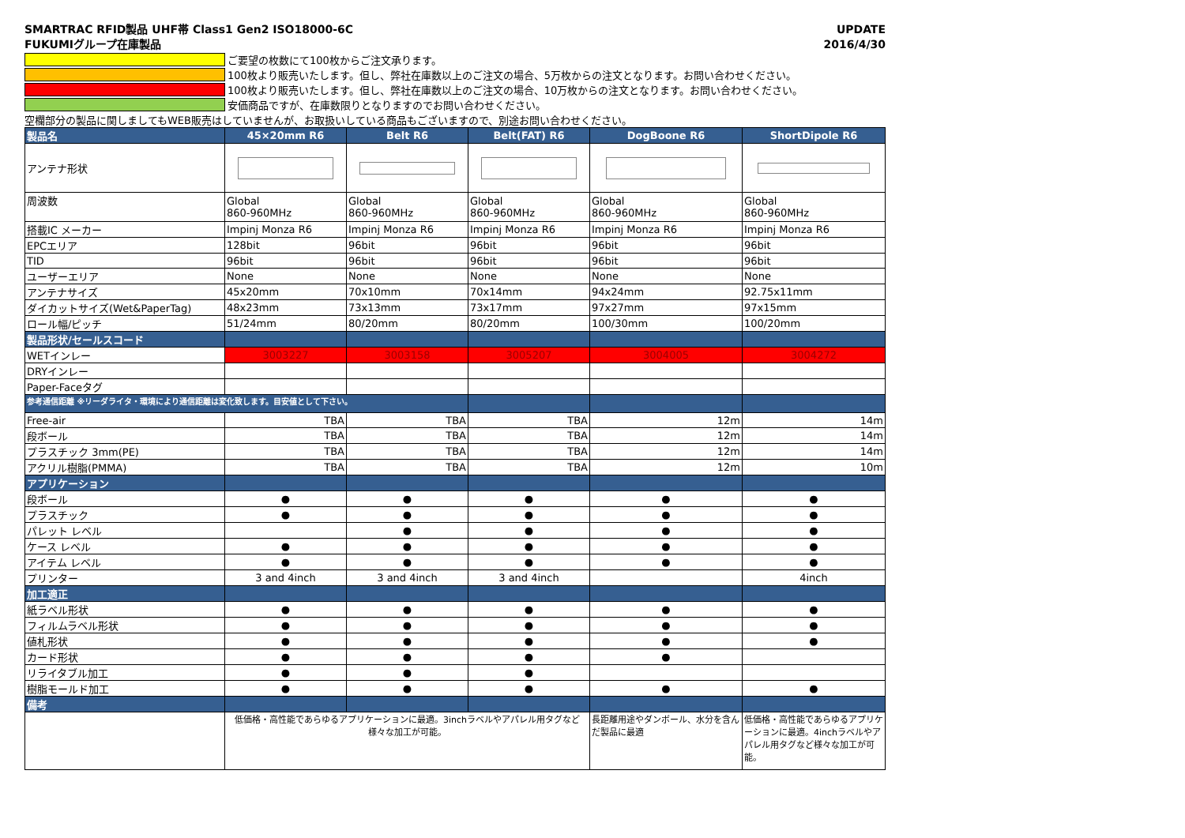SMARTRAC RFID製品 UHF帯 Class1 Gen2 ISO18000-6C
FUKUMIグループ在庫製品 UPDATE
2016/4/30
ご要望の枚数にて100枚からご注文承ります。
100枚より販売いたします。但し、弊社在庫数以上のご注文の場合、5万枚からの注文となります。お問い合わせください。
100枚より販売いたします。但し、弊社在庫数以上のご注文の場合、10万枚からの注文となります。お問い合わせください。
安価商品ですが、在庫数限りとなりますのでお問い合わせください。
空欄部分の製品に関しましてもWEB販売はしていませんが、お取扱いしている商品もございますので、別途お問い合わせください。
| 製品名 | 45×20mm R6 | Belt R6 | Belt(FAT) R6 | DogBoone R6 | ShortDipole R6 |
| --- | --- | --- | --- | --- | --- |
| アンテナ形状 | | | | | |
| 周波数 | Global 860-960MHz | Global 860-960MHz | Global 860-960MHz | Global 860-960MHz | Global 860-960MHz |
| 搭載IC メーカー | Impinj Monza R6 | Impinj Monza R6 | Impinj Monza R6 | Impinj Monza R6 | Impinj Monza R6 |
| EPCエリア | 128bit | 96bit | 96bit | 96bit | 96bit |
| TID | 96bit | 96bit | 96bit | 96bit | 96bit |
| ユーザーエリア | None | None | None | None | None |
| アンテナサイズ | 45x20mm | 70x10mm | 70x14mm | 94x24mm | 92.75x11mm |
| ダイカットサイズ(Wet&PaperTag) | 48x23mm | 73x13mm | 73x17mm | 97x27mm | 97x15mm |
| ロール幅/ピッチ | 51/24mm | 80/20mm | 80/20mm | 100/30mm | 100/20mm |
| 製品形状/セールスコード | | | | | |
| WETインレー | 3003227 | 3003158 | 3005207 | 3004005 | 3004272 |
| DRYインレー | | | | | |
| Paper-Faceタグ | | | | | |
| 参考通信距離 ※リーダライタ・環境により通信距離は変化致します。目安値として下さい。 | | | | | |
| Free-air | TBA | TBA | TBA | 12m | 14m |
| 段ボール | TBA | TBA | TBA | 12m | 14m |
| プラスチック 3mm(PE) | TBA | TBA | TBA | 12m | 14m |
| アクリル樹脂(PMMA) | TBA | TBA | TBA | 12m | 10m |
| アプリケーション | | | | | |
| 段ボール | ● | ● | ● | ● | ● |
| プラスチック | ● | ● | ● | ● | ● |
| パレット レベル | | ● | ● | ● | ● |
| ケース レベル | ● | ● | ● | ● | ● |
| アイテム レベル | ● | ● | ● | ● | ● |
| プリンター | 3 and 4inch | 3 and 4inch | 3 and 4inch | | 4inch |
| 加工適正 | | | | | |
| 紙ラベル形状 | ● | ● | ● | ● | ● |
| フィルムラベル形状 | ● | ● | ● | ● | ● |
| 値札形状 | ● | ● | ● | ● | ● |
| カード形状 | ● | ● | ● | ● | |
| リライタブル加工 | ● | ● | ● | | |
| 樹脂モールド加工 | ● | ● | ● | ● | ● |
| 備考 | | | | | |
| | 低価格・高性能であらゆるアプリケーションに最適。3inchラベルやアパレル用タグなど様々な加工が可能。 | | | 長距離用途やダンボール、水分を含んだ製品に最適 | 低価格・高性能であらゆるアプリケーションに最適。4inchラベルやアパレル用タグなど様々な加工が可能。 |